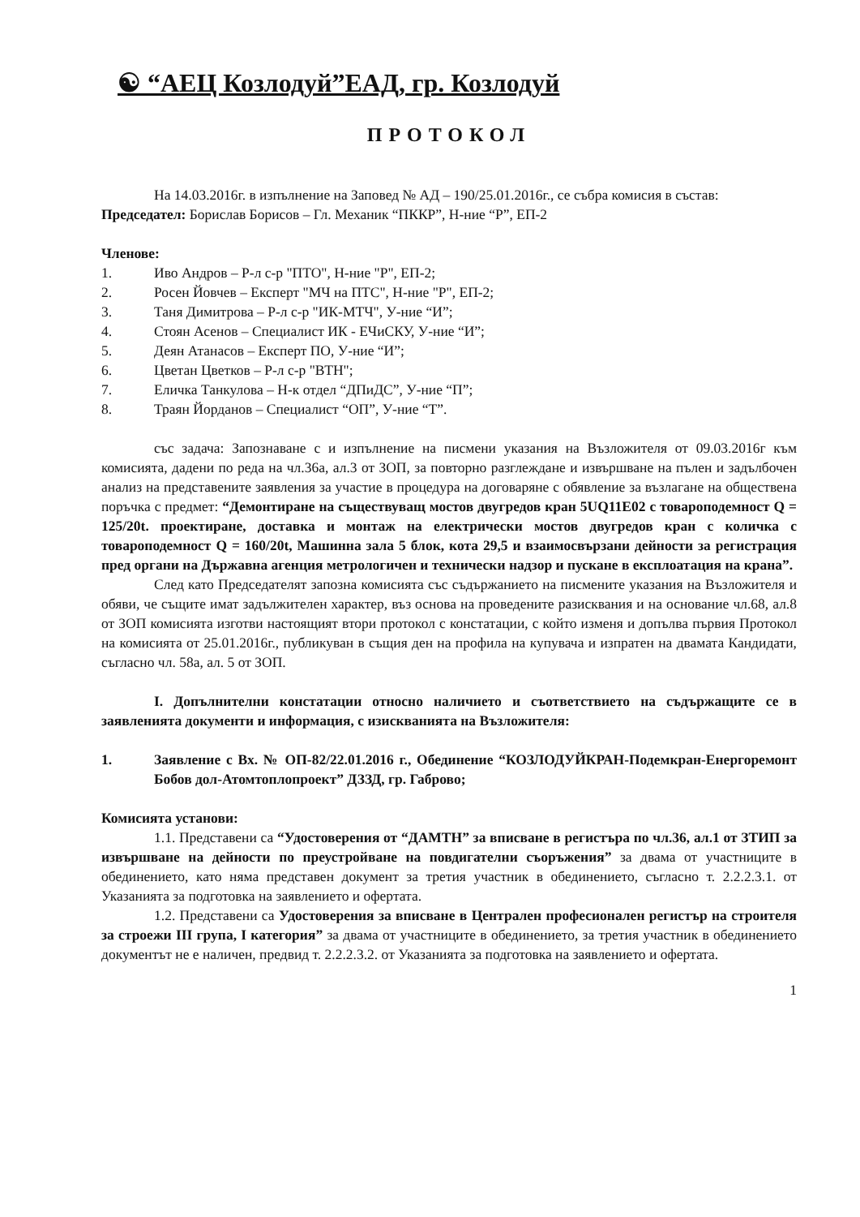☯ “АЕЦ Козлодуй”ЕАД, гр. Козлодуй
ПРОТОКОЛ
На 14.03.2016г. в изпълнение на Заповед № АД – 190/25.01.2016г., се събра комисия в състав:
Председател: Борислав Борисов – Гл. Механик “ПККР”, Н-ние “Р”, ЕП-2
Членове:
1. Иво Андров – Р-л с-р "ПТО", Н-ние "Р", ЕП-2;
2. Росен Йовчев – Експерт "МЧ на ПТС", Н-ние "Р", ЕП-2;
3. Таня Димитрова – Р-л с-р "ИК-МТЧ", У-ние “И”;
4. Стоян Асенов – Специалист ИК - ЕЧиСКУ, У-ние “И”;
5. Деян Атанасов – Експерт ПО, У-ние “И”;
6. Цветан Цветков – Р-л с-р "ВТН";
7. Еличка Танкулова – Н-к отдел “ДПиДС”, У-ние “П”;
8. Траян Йорданов – Специалист “ОП”, У-ние “Т”.
със задача: Запознаване с и изпълнение на писмени указания на Възложителя от 09.03.2016г към комисията, дадени по реда на чл.36а, ал.3 от ЗОП, за повторно разглеждане и извършване на пълен и задълбочен анализ на представените заявления за участие в процедура на договаряне с обявление за възлагане на обществена поръчка с предмет: “Демонтиране на съществуващ мостов двугредов кран 5UQ11E02 с товароподемност Q = 125/20t. проектиране, доставка и монтаж на електрически мостов двугредов кран с количка с товароподемност Q = 160/20t, Машинна зала 5 блок, кота 29,5 и взаимосвързани дейности за регистрация пред органи на Държавна агенция метрологичен и технически надзор и пускане в експлоатация на крана”.
След като Председателят запозна комисията със съдържанието на писмените указания на Възложителя и обяви, че същите имат задължителен характер, въз основа на проведените разисквания и на основание чл.68, ал.8 от ЗОП комисията изготви настоящият втори протокол с констатации, с който изменя и допълва първия Протокол на комисията от 25.01.2016г., публикуван в същия ден на профила на купувача и изпратен на двамата Кандидати, съгласно чл. 58а, ал. 5 от ЗОП.
I. Допълнителни констатации относно наличието и съответствието на съдържащите се в заявленията документи и информация, с изискванията на Възложителя:
1. Заявление с Вх. № ОП-82/22.01.2016 г., Обединение “КОЗЛОДУЙКРАН-Подемкран-Енергоремонт Бобов дол-Атомтоплопроект” ДЗЗД, гр. Габрово;
Комисията установи:
1.1. Представени са “Удостоверения от “ДАМТН” за вписване в регистъра по чл.36, ал.1 от ЗТИП за извършване на дейности по преустройване на повдигателни съоръжения” за двама от участниците в обединението, като няма представен документ за третия участник в обединението, съгласно т. 2.2.2.3.1. от Указанията за подготовка на заявлението и офертата.
1.2. Представени са Удостоверения за вписване в Централен професионален регистър на строителя за строежи III група, I категория” за двама от участниците в обединението, за третия участник в обединението документът не е наличен, предвид т. 2.2.2.3.2. от Указанията за подготовка на заявлението и офертата.
1